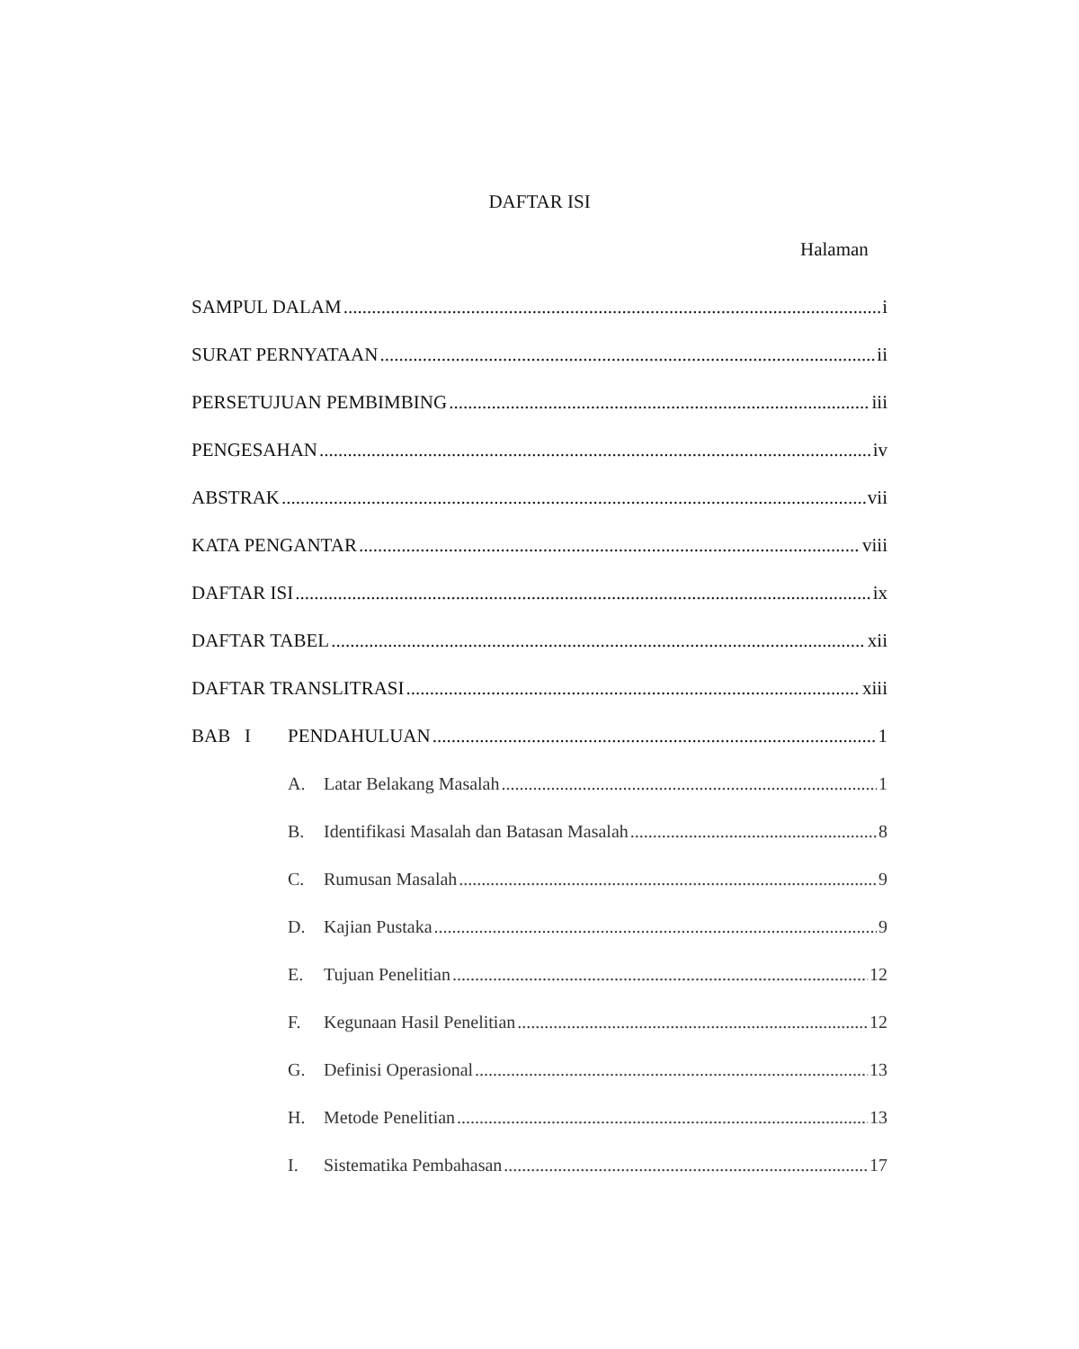DAFTAR ISI
Halaman
SAMPUL DALAM i
SURAT PERNYATAAN ii
PERSETUJUAN PEMBIMBING iii
PENGESAHAN iv
ABSTRAK vii
KATA PENGANTAR viii
DAFTAR ISI ix
DAFTAR TABEL xii
DAFTAR TRANSLITRASI xiii
BAB I PENDAHULUAN 1
A. Latar Belakang Masalah 1
B. Identifikasi Masalah dan Batasan Masalah 8
C. Rumusan Masalah 9
D. Kajian Pustaka 9
E. Tujuan Penelitian 12
F. Kegunaan Hasil Penelitian 12
G. Definisi Operasional 13
H. Metode Penelitian 13
I. Sistematika Pembahasan 17